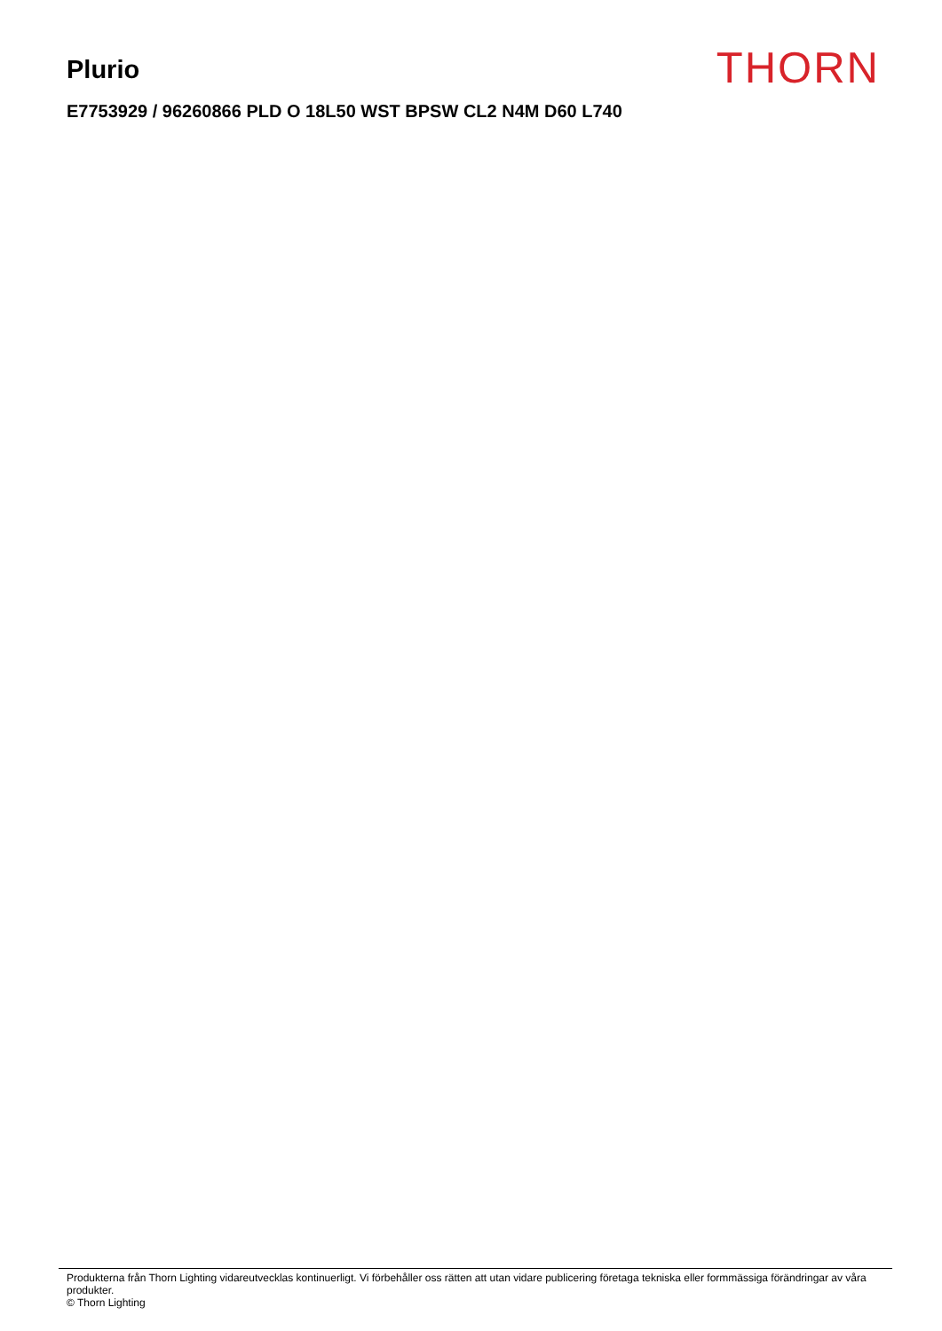Plurio
THORN
E7753929 / 96260866 PLD O 18L50 WST BPSW CL2 N4M D60 L740
Produkterna från Thorn Lighting vidareutvecklas kontinuerligt. Vi förbehåller oss rätten att utan vidare publicering företaga tekniska eller formmässiga förändringar av våra produkter.
© Thorn Lighting